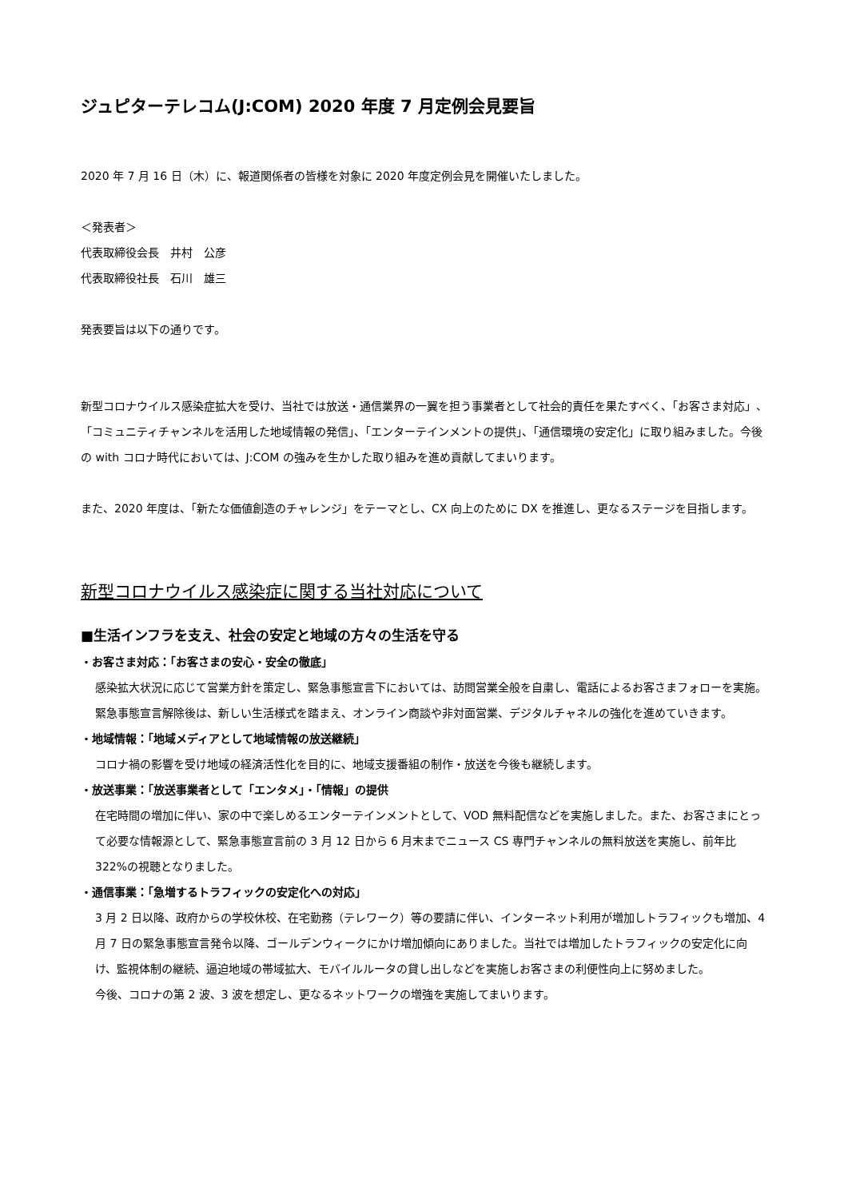ジュピターテレコム(J:COM) 2020 年度 7 月定例会見要旨
2020 年 7 月 16 日（木）に、報道関係者の皆様を対象に 2020 年度定例会見を開催いたしました。
＜発表者＞
代表取締役会長　井村　公彦
代表取締役社長　石川　雄三
発表要旨は以下の通りです。
新型コロナウイルス感染症拡大を受け、当社では放送・通信業界の一翼を担う事業者として社会的責任を果たすべく、「お客さま対応」、「コミュニティチャンネルを活用した地域情報の発信」、「エンターテインメントの提供」、「通信環境の安定化」に取り組みました。今後の with コロナ時代においては、J:COM の強みを生かした取り組みを進め貢献してまいります。
また、2020 年度は、「新たな価値創造のチャレンジ」をテーマとし、CX 向上のために DX を推進し、更なるステージを目指します。
新型コロナウイルス感染症に関する当社対応について
■生活インフラを支え、社会の安定と地域の方々の生活を守る
・お客さま対応：「お客さまの安心・安全の徹底」
感染拡大状況に応じて営業方針を策定し、緊急事態宣言下においては、訪問営業全般を自粛し、電話によるお客さまフォローを実施。緊急事態宣言解除後は、新しい生活様式を踏まえ、オンライン商談や非対面営業、デジタルチャネルの強化を進めていきます。
・地域情報：「地域メディアとして地域情報の放送継続」
コロナ禍の影響を受け地域の経済活性化を目的に、地域支援番組の制作・放送を今後も継続します。
・放送事業：「放送事業者として「エンタメ」・「情報」の提供
在宅時間の増加に伴い、家の中で楽しめるエンターテインメントとして、VOD 無料配信などを実施しました。また、お客さまにとって必要な情報源として、緊急事態宣言前の 3 月 12 日から 6 月末までニュース CS 専門チャンネルの無料放送を実施し、前年比 322%の視聴となりました。
・通信事業：「急増するトラフィックの安定化への対応」
3 月 2 日以降、政府からの学校休校、在宅勤務（テレワーク）等の要請に伴い、インターネット利用が増加しトラフィックも増加、4 月 7 日の緊急事態宣言発令以降、ゴールデンウィークにかけ増加傾向にありました。当社では増加したトラフィックの安定化に向け、監視体制の継続、逼迫地域の帯域拡大、モバイルルータの貸し出しなどを実施しお客さまの利便性向上に努めました。
今後、コロナの第 2 波、3 波を想定し、更なるネットワークの増強を実施してまいります。